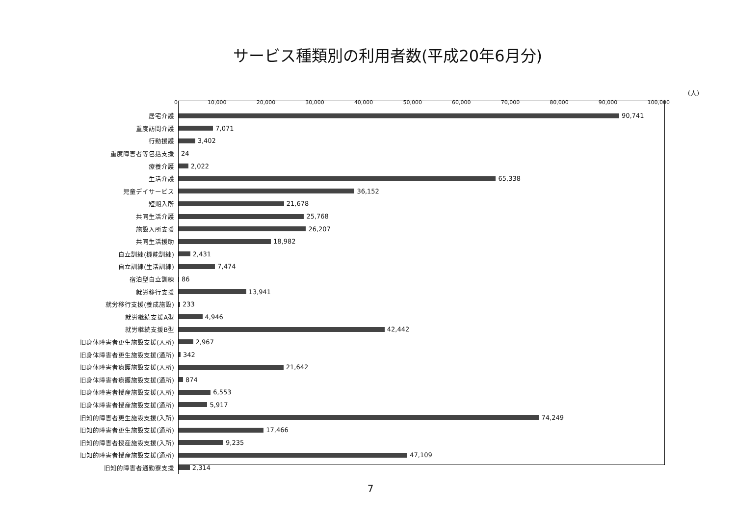サービス種類別の利用者数(平成20年6月分)
(人)
0 10,000 20,000 30,000 40,000 50,000 60,000 70,000 80,000 90,000 100,000
居宅介護
90,741
重度訪問介護
7,071
行動援護
3,402
重度障害者等包括支援
24
療養介護
2,022
生活介護
65,338
児童デイサービス
36,152
短期入所
21,678
共同生活介護
25,768
施設入所支援
26,207
共同生活援助
18,982
自立訓練(機能訓練)
2,431
自立訓練(生活訓練)
7,474
宿泊型自立訓練
86
就労移行支援
13,941
就労移行支援(養成施設)
233
就労継続支援A型
4,946
就労継続支援B型
42,442
旧身体障害者更生施設支援(入所)
2,967
旧身体障害者更生施設支援(通所)
342
旧身体障害者療護施設支援(入所)
21,642
旧身体障害者療護施設支援(通所)
874
旧身体障害者授産施設支援(入所)
6,553
旧身体障害者授産施設支援(通所)
5,917
旧知的障害者更生施設支援(入所)
74,249
旧知的障害者更生施設支援(通所)
17,466
旧知的障害者授産施設支援(入所)
9,235
旧知的障害者授産施設支援(通所)
47,109
旧知的障害者通勤寮支援
2,314
7